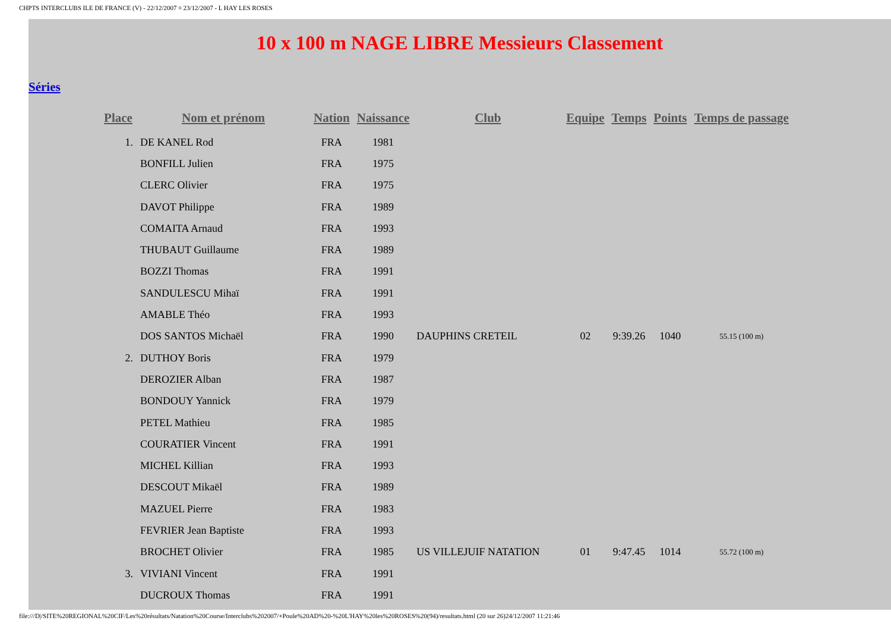CHPTS INTERCLUBS ILE DE FRANCE (V) - 22/12/2007 ¤ 23/12/2007 - L HAY LES ROSES
10 x 100 m NAGE LIBRE Messieurs Classement
Séries
| Place | Nom et prénom | Nation | Naissance | Club | Equipe | Temps | Points | Temps de passage |
| --- | --- | --- | --- | --- | --- | --- | --- | --- |
| 1. | DE KANEL Rod | FRA | 1981 | | | | | |
| | BONFILL Julien | FRA | 1975 | | | | | |
| | CLERC Olivier | FRA | 1975 | | | | | |
| | DAVOT Philippe | FRA | 1989 | | | | | |
| | COMAITA Arnaud | FRA | 1993 | | | | | |
| | THUBAUT Guillaume | FRA | 1989 | | | | | |
| | BOZZI Thomas | FRA | 1991 | | | | | |
| | SANDULESCU Mihaï | FRA | 1991 | | | | | |
| | AMABLE Théo | FRA | 1993 | | | | | |
| | DOS SANTOS Michaël | FRA | 1990 | DAUPHINS CRETEIL | 02 | 9:39.26 | 1040 | 55.15 (100 m) |
| 2. | DUTHOY Boris | FRA | 1979 | | | | | |
| | DEROZIER Alban | FRA | 1987 | | | | | |
| | BONDOUY Yannick | FRA | 1979 | | | | | |
| | PETEL Mathieu | FRA | 1985 | | | | | |
| | COURATIER Vincent | FRA | 1991 | | | | | |
| | MICHEL Killian | FRA | 1993 | | | | | |
| | DESCOUT Mikaël | FRA | 1989 | | | | | |
| | MAZUEL Pierre | FRA | 1983 | | | | | |
| | FEVRIER Jean Baptiste | FRA | 1993 | | | | | |
| | BROCHET Olivier | FRA | 1985 | US VILLEJUIF NATATION | 01 | 9:47.45 | 1014 | 55.72 (100 m) |
| 3. | VIVIANI Vincent | FRA | 1991 | | | | | |
| | DUCROUX Thomas | FRA | 1991 | | | | | |
file:///D|/SITE%20REGIONAL%20CIF/Les%20résultats/Natation%20Course/Interclubs%202007/+Poule%20AD%20-%20L'HAY%20les%20ROSES%20(94)/resultats.html (20 sur 26)24/12/2007 11:21:46